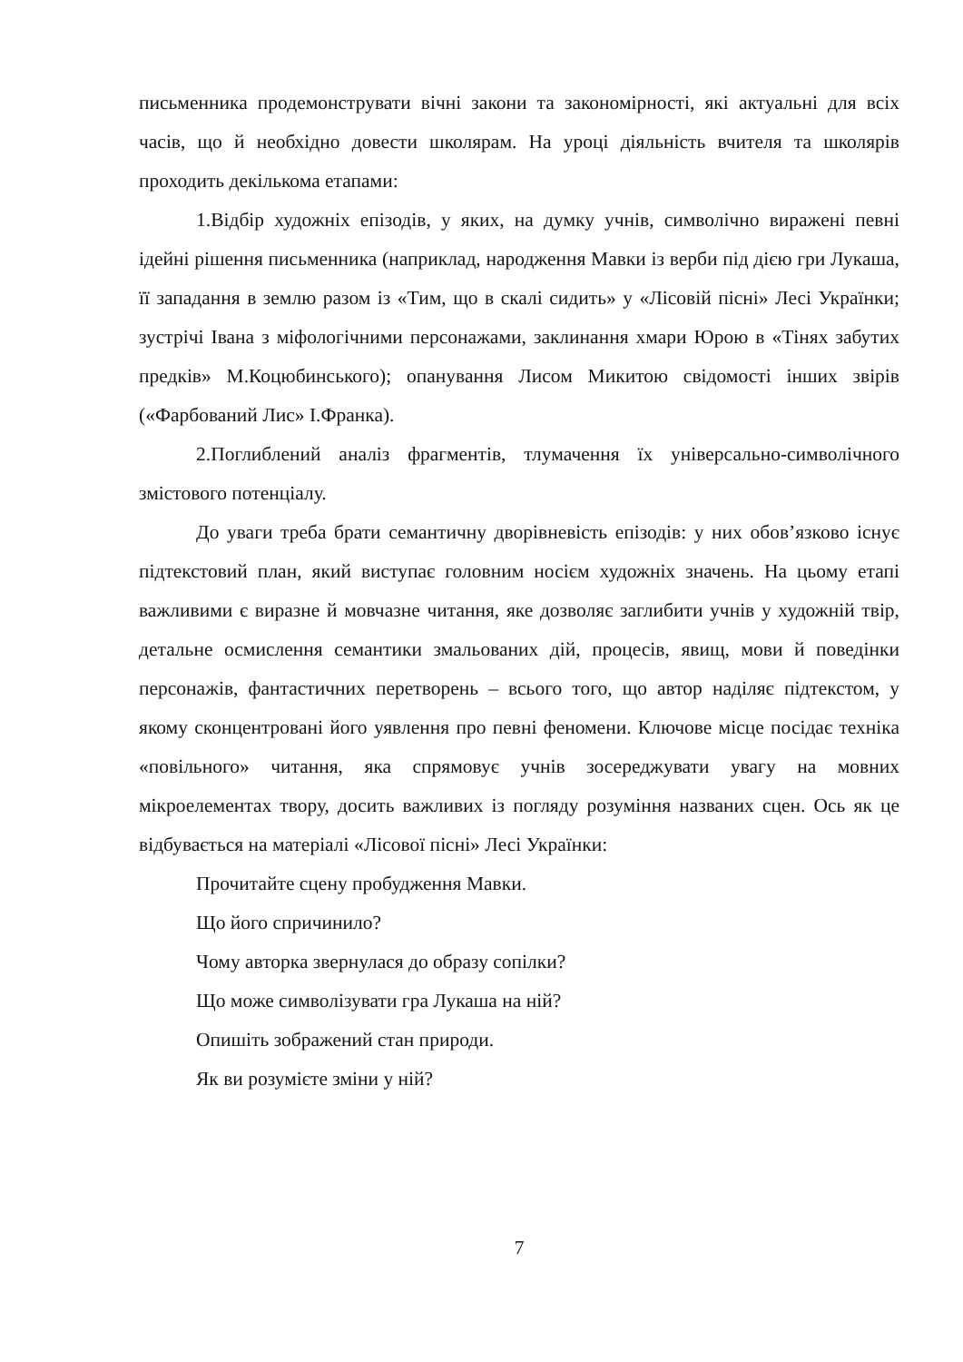письменника продемонструвати вічні закони та закономірності, які актуальні для всіх часів, що й необхідно довести школярам. На уроці діяльність вчителя та школярів проходить декількома етапами:
1.Відбір художніх епізодів, у яких, на думку учнів, символічно виражені певні ідейні рішення письменника (наприклад, народження Мавки із верби під дією гри Лукаша, її западання в землю разом із «Тим, що в скалі сидить» у «Лісовій пісні» Лесі Українки; зустрічі Івана з міфологічними персонажами, заклинання хмари Юрою в «Тінях забутих предків» М.Коцюбинського); опанування Лисом Микитою свідомості інших звірів («Фарбований Лис» І.Франка).
2.Поглиблений аналіз фрагментів, тлумачення їх універсально-символічного змістового потенціалу.
До уваги треба брати семантичну дворівневість епізодів: у них обов’язково існує підтекстовий план, який виступає головним носієм художніх значень. На цьому етапі важливими є виразне й мовчазне читання, яке дозволяє заглибити учнів у художній твір, детальне осмислення семантики змальованих дій, процесів, явищ, мови й поведінки персонажів, фантастичних перетворень – всього того, що автор наділяє підтекстом, у якому сконцентровані його уявлення про певні феномени. Ключове місце посідає техніка «повільного» читання, яка спрямовує учнів зосереджувати увагу на мовних мікроелементах твору, досить важливих із погляду розуміння названих сцен. Ось як це відбувається на матеріалі «Лісової пісні» Лесі Українки:
Прочитайте сцену пробудження Мавки.
Що його спричинило?
Чому авторка звернулася до образу сопілки?
Що може символізувати гра Лукаша на ній?
Опишіть зображений стан природи.
Як ви розумієте зміни у ній?
7